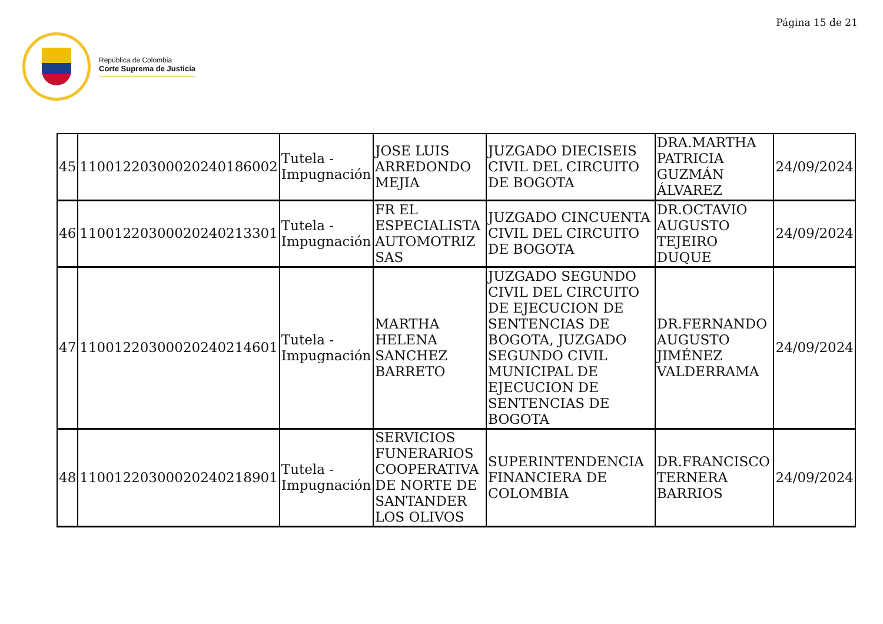Página 15 de 21
República de Colombia
Corte Suprema de Justicia
| 45 | 11001220300020240186002 | Tutela - Impugnación | JOSE LUIS ARREDONDO MEJIA | JUZGADO DIECISEIS CIVIL DEL CIRCUITO DE BOGOTA | DRA.MARTHA PATRICIA GUZMÁN ÁLVAREZ | 24/09/2024 |
| 46 | 11001220300020240213301 | Tutela - Impugnación | FR EL ESPECIALISTA AUTOMOTRIZ SAS | JUZGADO CINCUENTA CIVIL DEL CIRCUITO DE BOGOTA | DR.OCTAVIO AUGUSTO TEJEIRO DUQUE | 24/09/2024 |
| 47 | 11001220300020240214601 | Tutela - Impugnación | MARTHA HELENA SANCHEZ BARRETO | JUZGADO SEGUNDO CIVIL DEL CIRCUITO DE EJECUCION DE SENTENCIAS DE BOGOTA, JUZGADO SEGUNDO CIVIL MUNICIPAL DE EJECUCION DE SENTENCIAS DE BOGOTA | DR.FERNANDO AUGUSTO JIMÉNEZ VALDERRAMA | 24/09/2024 |
| 48 | 11001220300020240218901 | Tutela - Impugnación | SERVICIOS FUNERARIOS COOPERATIVA DE NORTE DE SANTANDER LOS OLIVOS | SUPERINTENDENCIA FINANCIERA DE COLOMBIA | DR.FRANCISCO TERNERA BARRIOS | 24/09/2024 |